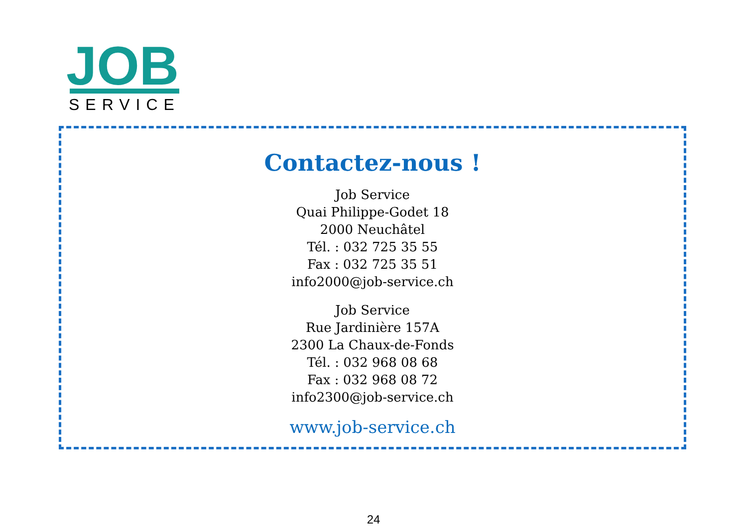JOB
SERVICE
Contactez-nous !
Job Service
Quai Philippe-Godet 18
2000 Neuchâtel
Tél. : 032 725 35 55
Fax : 032 725 35 51
info2000@job-service.ch
Job Service
Rue Jardinière 157A
2300 La Chaux-de-Fonds
Tél. : 032 968 08 68
Fax : 032 968 08 72
info2300@job-service.ch
www.job-service.ch
24